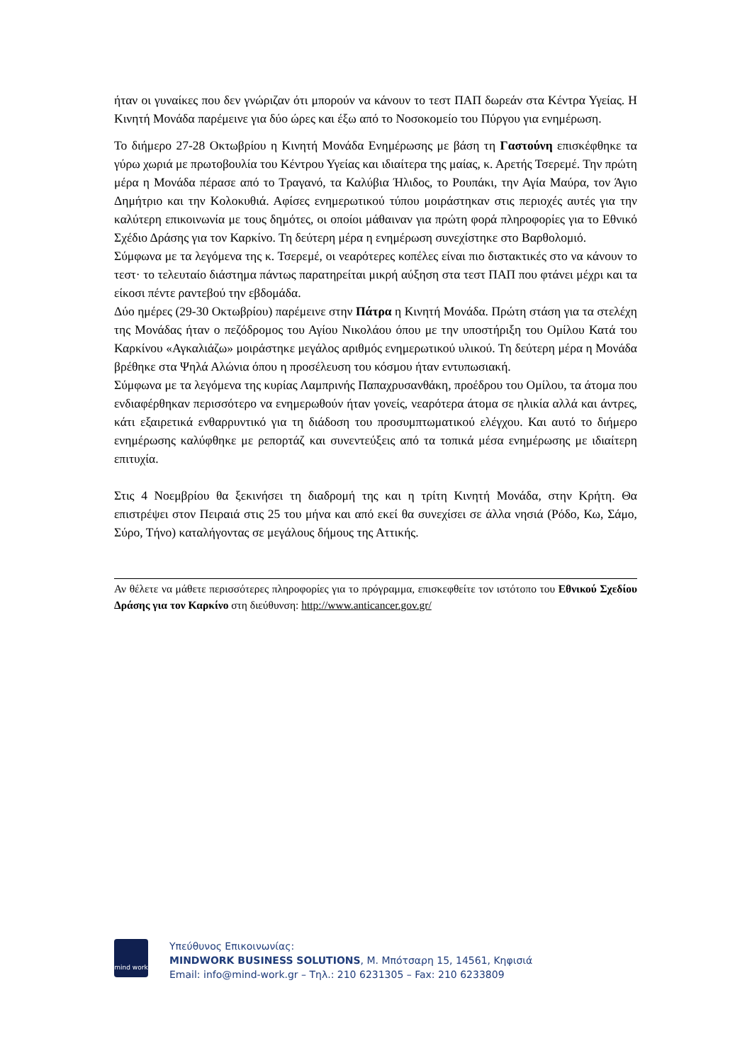ήταν οι γυναίκες που δεν γνώριζαν ότι μπορούν να κάνουν το τεστ ΠΑΠ δωρεάν στα Κέντρα Υγείας. Η Κινητή Μονάδα παρέμεινε για δύο ώρες και έξω από το Νοσοκομείο του Πύργου για ενημέρωση.
Το διήμερο 27-28 Οκτωβρίου η Κινητή Μονάδα Ενημέρωσης με βάση τη Γαστούνη επισκέφθηκε τα γύρω χωριά με πρωτοβουλία του Κέντρου Υγείας και ιδιαίτερα της μαίας, κ. Αρετής Τσερεμέ. Την πρώτη μέρα η Μονάδα πέρασε από το Τραγανό, τα Καλύβια Ήλιδος, το Ρουπάκι, την Αγία Μαύρα, τον Άγιο Δημήτριο και την Κολοκυθιά. Αφίσες ενημερωτικού τύπου μοιράστηκαν στις περιοχές αυτές για την καλύτερη επικοινωνία με τους δημότες, οι οποίοι μάθαιναν για πρώτη φορά πληροφορίες για το Εθνικό Σχέδιο Δράσης για τον Καρκίνο. Τη δεύτερη μέρα η ενημέρωση συνεχίστηκε στο Βαρθολομιό.
Σύμφωνα με τα λεγόμενα της κ. Τσερεμέ, οι νεαρότερες κοπέλες είναι πιο διστακτικές στο να κάνουν το τεστ· το τελευταίο διάστημα πάντως παρατηρείται μικρή αύξηση στα τεστ ΠΑΠ που φτάνει μέχρι και τα είκοσι πέντε ραντεβού την εβδομάδα.
Δύο ημέρες (29-30 Οκτωβρίου) παρέμεινε στην Πάτρα η Κινητή Μονάδα. Πρώτη στάση για τα στελέχη της Μονάδας ήταν ο πεζόδρομος του Αγίου Νικολάου όπου με την υποστήριξη του Ομίλου Κατά του Καρκίνου «Αγκαλιάζω» μοιράστηκε μεγάλος αριθμός ενημερωτικού υλικού. Τη δεύτερη μέρα η Μονάδα βρέθηκε στα Ψηλά Αλώνια όπου η προσέλευση του κόσμου ήταν εντυπωσιακή.
Σύμφωνα με τα λεγόμενα της κυρίας Λαμπρινής Παπαχρυσανθάκη, προέδρου του Ομίλου, τα άτομα που ενδιαφέρθηκαν περισσότερο να ενημερωθούν ήταν γονείς, νεαρότερα άτομα σε ηλικία αλλά και άντρες, κάτι εξαιρετικά ενθαρρυντικό για τη διάδοση του προσυμπτωματικού ελέγχου. Και αυτό το διήμερο ενημέρωσης καλύφθηκε με ρεπορτάζ και συνεντεύξεις από τα τοπικά μέσα ενημέρωσης με ιδιαίτερη επιτυχία.
Στις 4 Νοεμβρίου θα ξεκινήσει τη διαδρομή της και η τρίτη Κινητή Μονάδα, στην Κρήτη. Θα επιστρέψει στον Πειραιά στις 25 του μήνα και από εκεί θα συνεχίσει σε άλλα νησιά (Ρόδο, Κω, Σάμο, Σύρο, Τήνο) καταλήγοντας σε μεγάλους δήμους της Αττικής.
Αν θέλετε να μάθετε περισσότερες πληροφορίες για το πρόγραμμα, επισκεφθείτε τον ιστότοπο του Εθνικού Σχεδίου Δράσης για τον Καρκίνο στη διεύθυνση: http://www.anticancer.gov.gr/
mind work
Υπεύθυνος Επικοινωνίας:
MINDWORK BUSINESS SOLUTIONS, Μ. Μπότσαρη 15, 14561, Κηφισιά
Email: info@mind-work.gr – Τηλ.: 210 6231305 – Fax: 210 6233809